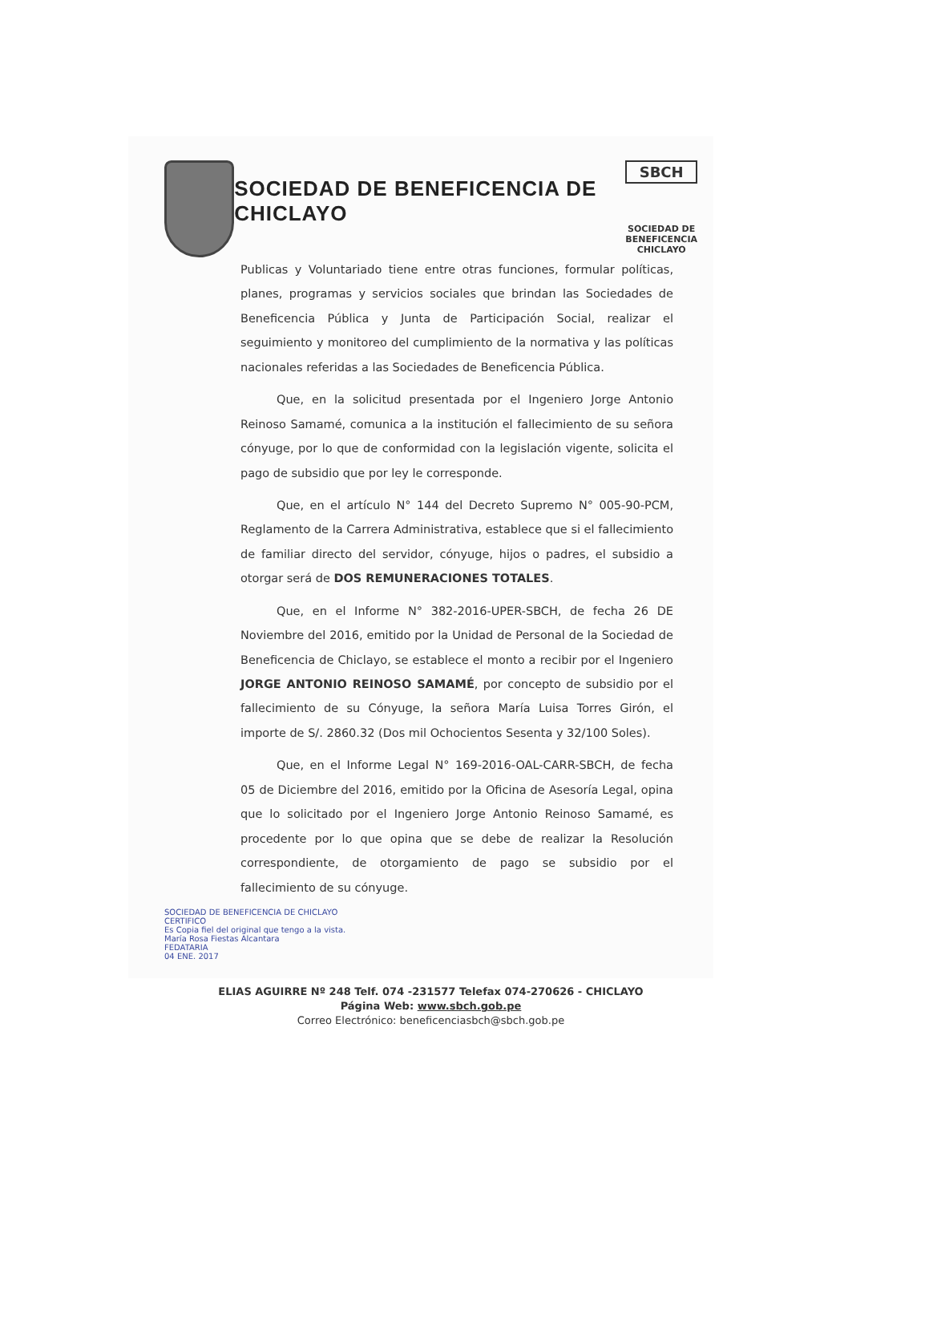SOCIEDAD DE BENEFICENCIA DE CHICLAYO
SBCH
SOCIEDAD DE BENEFICENCIA
CHICLAYO
Publicas y Voluntariado tiene entre otras funciones, formular políticas, planes, programas y servicios sociales que brindan las Sociedades de Beneficencia Pública y Junta de Participación Social, realizar el seguimiento y monitoreo del cumplimiento de la normativa y las políticas nacionales referidas a las Sociedades de Beneficencia Pública.
Que, en la solicitud presentada por el Ingeniero Jorge Antonio Reinoso Samamé, comunica a la institución el fallecimiento de su señora cónyuge, por lo que de conformidad con la legislación vigente, solicita el pago de subsidio que por ley le corresponde.
Que, en el artículo N° 144 del Decreto Supremo N° 005-90-PCM, Reglamento de la Carrera Administrativa, establece que si el fallecimiento de familiar directo del servidor, cónyuge, hijos o padres, el subsidio a otorgar será de DOS REMUNERACIONES TOTALES.
Que, en el Informe N° 382-2016-UPER-SBCH, de fecha 26 DE Noviembre del 2016, emitido por la Unidad de Personal de la Sociedad de Beneficencia de Chiclayo, se establece el monto a recibir por el Ingeniero JORGE ANTONIO REINOSO SAMAMÉ, por concepto de subsidio por el fallecimiento de su Cónyuge, la señora María Luisa Torres Girón, el importe de S/. 2860.32 (Dos mil Ochocientos Sesenta y 32/100 Soles).
Que, en el Informe Legal N° 169-2016-OAL-CARR-SBCH, de fecha 05 de Diciembre del 2016, emitido por la Oficina de Asesoría Legal, opina que lo solicitado por el Ingeniero Jorge Antonio Reinoso Samamé, es procedente por lo que opina que se debe de realizar la Resolución correspondiente, de otorgamiento de pago se subsidio por el fallecimiento de su cónyuge.
SOCIEDAD DE BENEFICENCIA DE CHICLAYO
CERTIFICO
Es Copia fiel del original que tengo a la vista.
María Rosa Fiestas Alcantara
FEDATARIA
04 ENE. 2017
ELIAS AGUIRRE Nº 248 Telf. 074 -231577 Telefax 074-270626 - CHICLAYO
Página Web: www.sbch.gob.pe
Correo Electrónico: beneficenciasbch@sbch.gob.pe